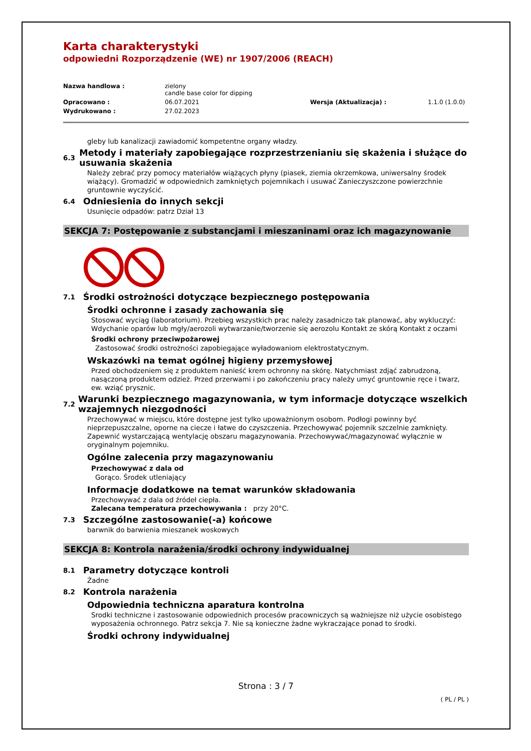Karta charakterystyki
odpowiedni Rozporządzenie (WE) nr 1907/2006 (REACH)
Nazwa handlowa : zielony
candle base color for dipping Opracowano : 06.07.2021 Wersja (Aktualizacja) : 1.1.0 (1.0.0) Wydrukowano : 27.02.2023
gleby lub kanalizacji zawiadomić kompetentne organy władzy.
6.3 Metody i materiały zapobiegające rozprzestrzenianiu się skażenia i służące do usuwania skażenia
Należy zebrać przy pomocy materiałów wiążących płyny (piasek, ziemia okrzemkowa, uniwersalny środek wiążący). Gromadzić w odpowiednich zamkniętych pojemnikach i usuwać Zanieczyszczone powierzchnie gruntownie wyczyścić.
6.4 Odniesienia do innych sekcji
Usunięcie odpadów: patrz Dział 13
SEKCJA 7: Postępowanie z substancjami i mieszaninami oraz ich magazynowanie
7.1 Środki ostrożności dotyczące bezpiecznego postępowania
Środki ochronne i zasady zachowania się
Stosować wyciąg (laboratorium). Przebieg wszystkich prac należy zasadniczo tak planować, aby wykluczyć: Wdychanie oparów lub mgły/aerozoli wytwarzanie/tworzenie się aerozolu Kontakt ze skórą Kontakt z oczami
Środki ochrony przeciwpożarowej
Zastosować środki ostrożności zapobiegające wyładowaniom elektrostatycznym.
Wskazówki na temat ogólnej higieny przemysłowej
Przed obchodzeniem się z produktem nanieść krem ochronny na skórę. Natychmiast zdjąć zabrudzoną, nasączoną produktem odzież. Przed przerwami i po zakończeniu pracy należy umyć gruntownie ręce i twarz, ew. wziąć prysznic.
7.2 Warunki bezpiecznego magazynowania, w tym informacje dotyczące wszelkich wzajemnych niezgodności
Przechowywać w miejscu, które dostępne jest tylko upoważnionym osobom. Podłogi powinny być nieprzepuszczalne, oporne na ciecze i łatwe do czyszczenia. Przechowywać pojemnik szczelnie zamknięty. Zapewnić wystarczającą wentylację obszaru magazynowania. Przechowywać/magazynować wyłącznie w oryginalnym pojemniku.
Ogólne zalecenia przy magazynowaniu
Przechowywać z dala od
Gorąco. Środek utleniający
Informacje dodatkowe na temat warunków składowania
Przechowywać z dala od źródeł ciepła.
Zalecana temperatura przechowywania : przy 20°C.
7.3 Szczególne zastosowanie(-a) końcowe
barwnik do barwienia mieszanek woskowych
SEKCJA 8: Kontrola narażenia/środki ochrony indywidualnej
8.1 Parametry dotyczące kontroli
Żadne
8.2 Kontrola narażenia
Odpowiednia techniczna aparatura kontrolna
Srodki techniczne i zastosowanie odpowiednich procesów pracowniczych są ważniejsze niż użycie osobistego wyposażenia ochronnego. Patrz sekcja 7. Nie są konieczne żadne wykraczające ponad to środki.
Środki ochrony indywidualnej
Strona : 3 / 7
( PL / PL )